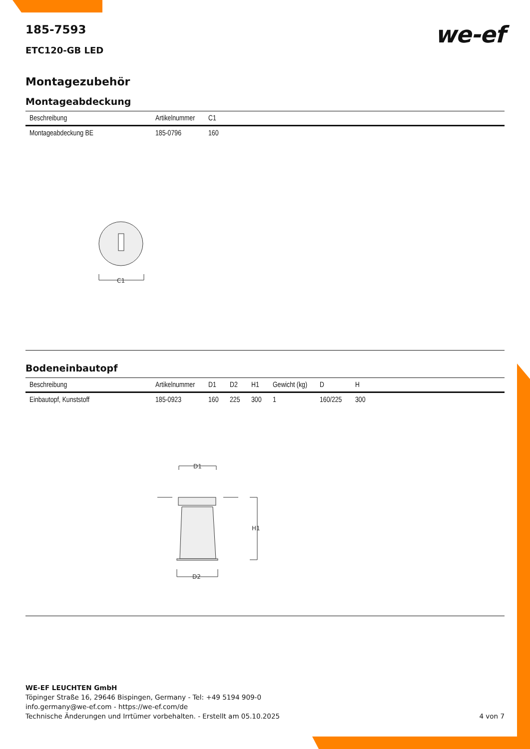we-ef
185-7593
ETC120-GB LED
Montagezubehör
Montageabdeckung
| Beschreibung | Artikelnummer | C1 |
| --- | --- | --- |
| Montageabdeckung BE | 185-0796 | 160 |
C1
Bodeneinbautopf
| Beschreibung | Artikelnummer | D1 | D2 | H1 | Gewicht (kg) | D | H |
| --- | --- | --- | --- | --- | --- | --- | --- |
| Einbautopf, Kunststoff | 185-0923 | 160 | 225 | 300 | 1 | 160/225 | 300 |
D1
H1
D2
WE-EF LEUCHTEN GmbH
Töpinger Straße 16, 29646 Bispingen, Germany - Tel: +49 5194 909-0
info.germany@we-ef.com - https://we-ef.com/de
Technische Änderungen und Irrtümer vorbehalten. - Erstellt am 05.10.2025 4 von 7